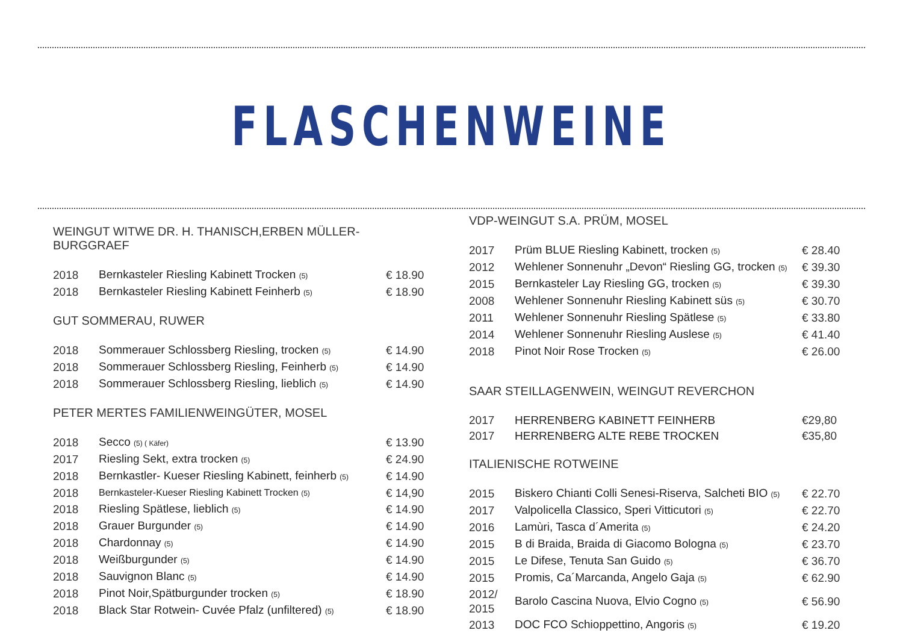FLASCHENWEINE
WEINGUT WITWE DR. H. THANISCH,ERBEN MÜLLER-BURGGRAEF
| 2018 | Bernkasteler Riesling Kabinett Trocken (5) | € 18.90 |
| 2018 | Bernkasteler Riesling Kabinett Feinherb (5) | € 18.90 |
GUT SOMMERAU, RUWER
| 2018 | Sommerauer Schlossberg Riesling, trocken (5) | € 14.90 |
| 2018 | Sommerauer Schlossberg Riesling, Feinherb (5) | € 14.90 |
| 2018 | Sommerauer Schlossberg Riesling, lieblich (5) | € 14.90 |
PETER MERTES FAMILIENWEINGÜTER, MOSEL
| 2018 | Secco (5) ( Käfer) | € 13.90 |
| 2017 | Riesling Sekt, extra trocken (5) | € 24.90 |
| 2018 | Bernkastler- Kueser Riesling Kabinett, feinherb (5) | € 14.90 |
| 2018 | Bernkasteler-Kueser Riesling Kabinett Trocken (5) | € 14,90 |
| 2018 | Riesling Spätlese, lieblich (5) | € 14.90 |
| 2018 | Grauer Burgunder (5) | € 14.90 |
| 2018 | Chardonnay (5) | € 14.90 |
| 2018 | Weißburgunder (5) | € 14.90 |
| 2018 | Sauvignon Blanc (5) | € 14.90 |
| 2018 | Pinot Noir,Spätburgunder trocken (5) | € 18.90 |
| 2018 | Black Star Rotwein- Cuvée Pfalz (unfiltered) (5) | € 18.90 |
VDP-WEINGUT S.A. PRÜM, MOSEL
| 2017 | Prüm BLUE Riesling Kabinett, trocken (5) | € 28.40 |
| 2012 | Wehlener Sonnenuhr „Devon“ Riesling GG, trocken (5) | € 39.30 |
| 2015 | Bernkasteler Lay Riesling GG, trocken (5) | € 39.30 |
| 2008 | Wehlener Sonnenuhr Riesling Kabinett süs (5) | € 30.70 |
| 2011 | Wehlener Sonnenuhr Riesling Spätlese (5) | € 33.80 |
| 2014 | Wehlener Sonnenuhr Riesling Auslese (5) | € 41.40 |
| 2018 | Pinot Noir Rose Trocken (5) | € 26.00 |
SAAR STEILLAGENWEIN, WEINGUT REVERCHON
| 2017 | HERRENBERG KABINETT FEINHERB | €29,80 |
| 2017 | HERRENBERG ALTE REBE TROCKEN | €35,80 |
ITALIENISCHE ROTWEINE
| 2015 | Biskero Chianti Colli Senesi-Riserva, Salcheti BIO (5) | € 22.70 |
| 2017 | Valpolicella Classico, Speri Vitticutori (5) | € 22.70 |
| 2016 | Lamùri, Tasca d´Amerita (5) | € 24.20 |
| 2015 | B di Braida, Braida di Giacomo Bologna (5) | € 23.70 |
| 2015 | Le Difese, Tenuta San Guido (5) | € 36.70 |
| 2015 | Promis, Ca´Marcanda, Angelo Gaja (5) | € 62.90 |
| 2012/ 2015 | Barolo Cascina Nuova, Elvio Cogno (5) | € 56.90 |
| 2013 | DOC FCO Schioppettino, Angoris (5) | € 19.20 |